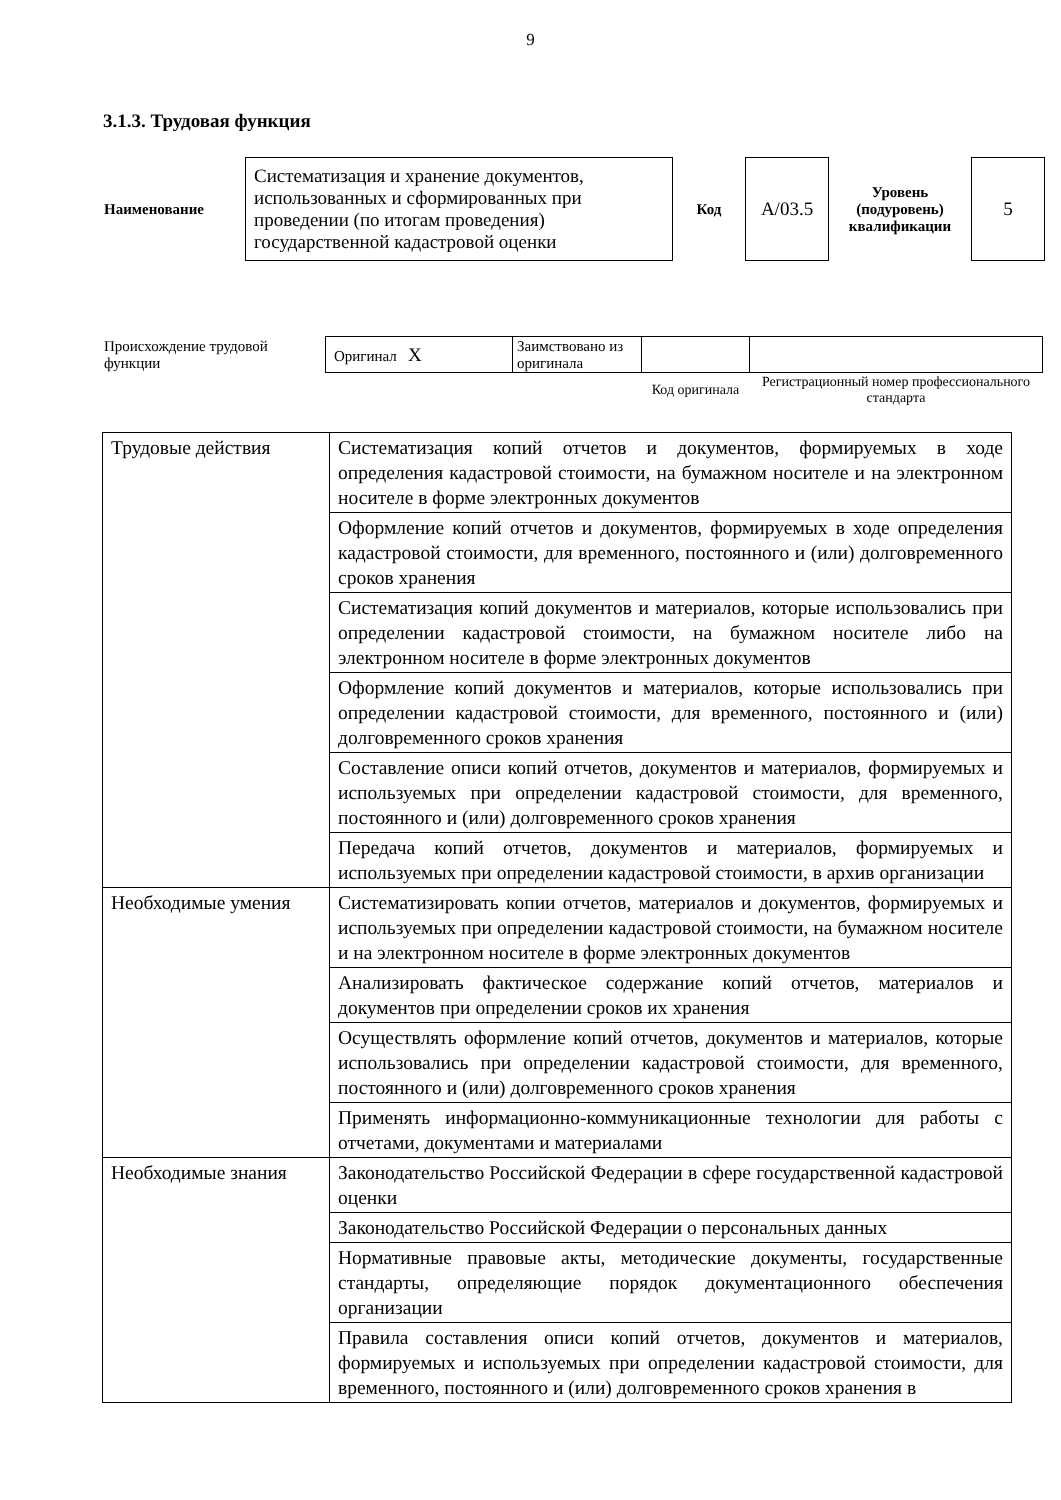9
3.1.3. Трудовая функция
| Наименование | Систематизация и хранение документов, использованных и сформированных при проведении (по итогам проведения) государственной кадастровой оценки | Код | А/03.5 | Уровень (подуровень) квалификации | 5 |
| Происхождение трудовой функции | Оригинал X | Заимствовано из оригинала | | |
| | | | Код оригинала | Регистрационный номер профессионального стандарта |
| Трудовые действия | Систематизация копий отчетов и документов, формируемых в ходе определения кадастровой стоимости, на бумажном носителе и на электронном носителе в форме электронных документов |
| | Оформление копий отчетов и документов, формируемых в ходе определения кадастровой стоимости, для временного, постоянного и (или) долговременного сроков хранения |
| | Систематизация копий документов и материалов, которые использовались при определении кадастровой стоимости, на бумажном носителе либо на электронном носителе в форме электронных документов |
| | Оформление копий документов и материалов, которые использовались при определении кадастровой стоимости, для временного, постоянного и (или) долговременного сроков хранения |
| | Составление описи копий отчетов, документов и материалов, формируемых и используемых при определении кадастровой стоимости, для временного, постоянного и (или) долговременного сроков хранения |
| | Передача копий отчетов, документов и материалов, формируемых и используемых при определении кадастровой стоимости, в архив организации |
| Необходимые умения | Систематизировать копии отчетов, материалов и документов, формируемых и используемых при определении кадастровой стоимости, на бумажном носителе и на электронном носителе в форме электронных документов |
| | Анализировать фактическое содержание копий отчетов, материалов и документов при определении сроков их хранения |
| | Осуществлять оформление копий отчетов, документов и материалов, которые использовались при определении кадастровой стоимости, для временного, постоянного и (или) долговременного сроков хранения |
| | Применять информационно-коммуникационные технологии для работы с отчетами, документами и материалами |
| Необходимые знания | Законодательство Российской Федерации в сфере государственной кадастровой оценки |
| | Законодательство Российской Федерации о персональных данных |
| | Нормативные правовые акты, методические документы, государственные стандарты, определяющие порядок документационного обеспечения организации |
| | Правила составления описи копий отчетов, документов и материалов, формируемых и используемых при определении кадастровой стоимости, для временного, постоянного и (или) долговременного сроков хранения в |